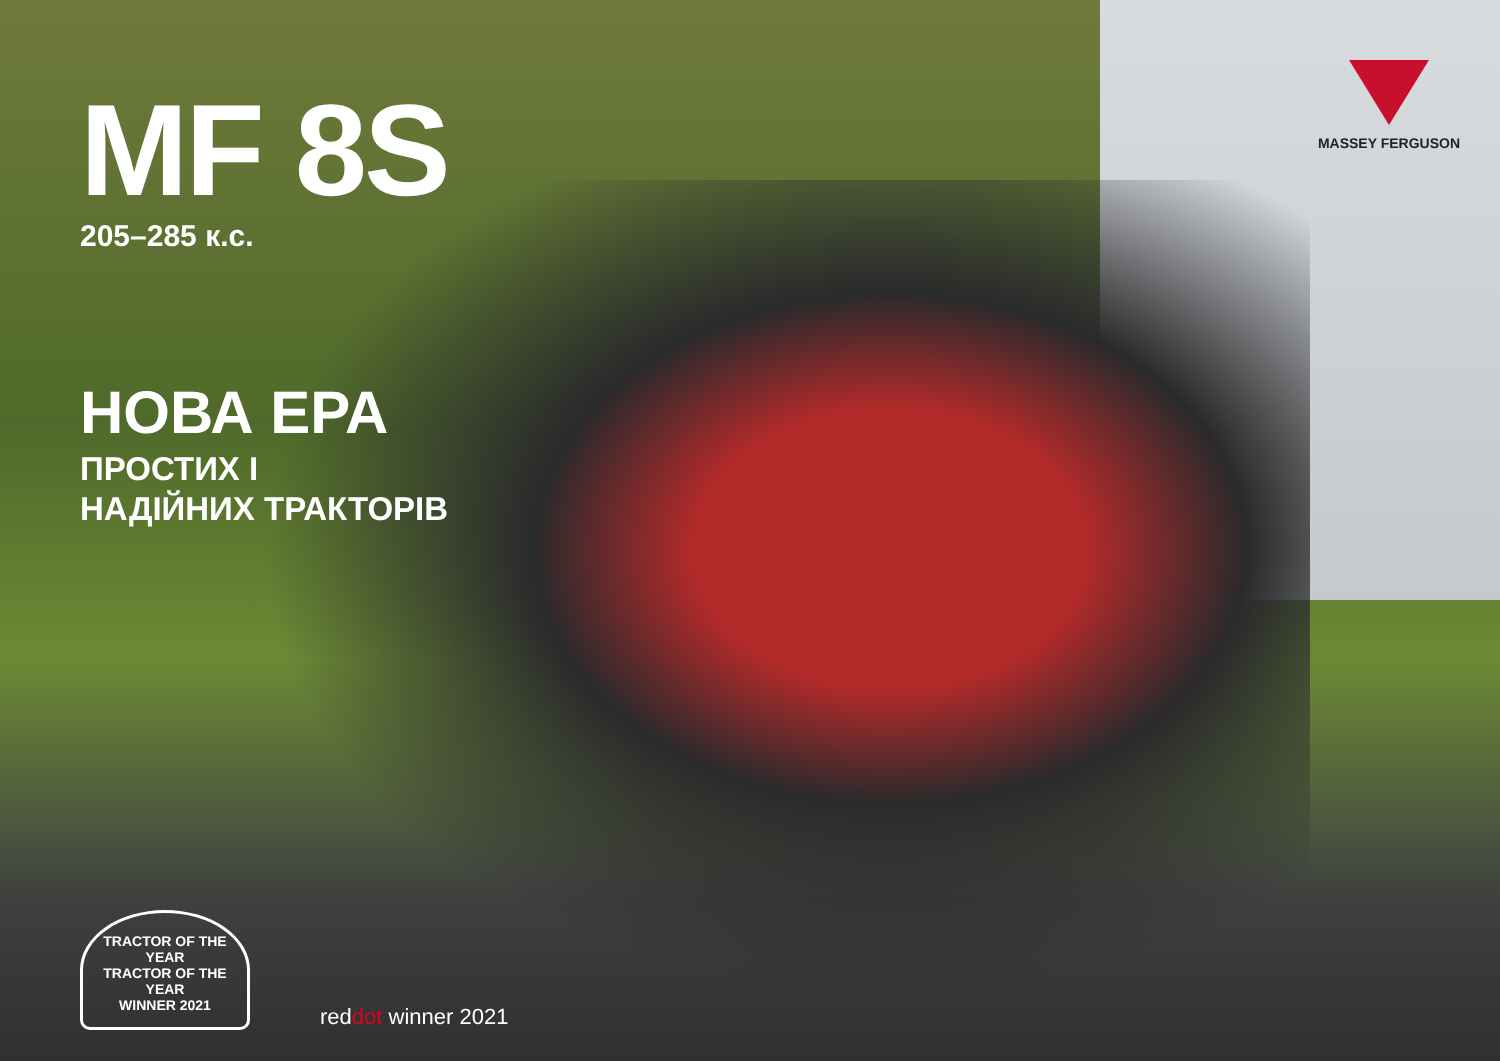MASSEY FERGUSON
MF 8S
205–285 к.с.
НОВА ЕРА
ПРОСТИХ І
НАДІЙНИХ ТРАКТОРІВ
TRACTOR OF THE YEAR
TRACTOR OF THE YEAR
WINNER 2021
reddot winner 2021